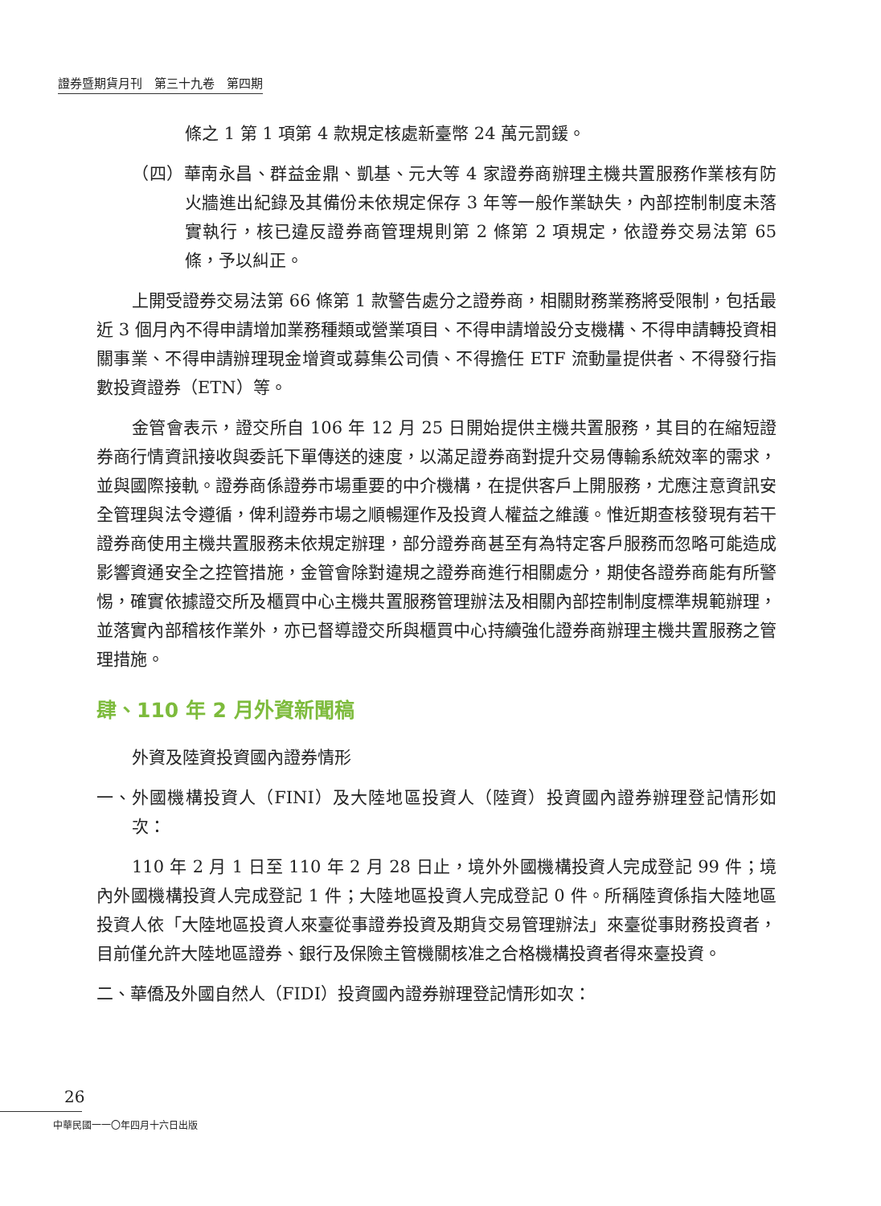證券暨期貨月刊　第三十九卷　第四期
條之 1 第 1 項第 4 款規定核處新臺幣 24 萬元罰鍰。
（四）華南永昌、群益金鼎、凱基、元大等 4 家證券商辦理主機共置服務作業核有防火牆進出紀錄及其備份未依規定保存 3 年等一般作業缺失，內部控制制度未落實執行，核已違反證券商管理規則第 2 條第 2 項規定，依證券交易法第 65 條，予以糾正。
上開受證券交易法第 66 條第 1 款警告處分之證券商，相關財務業務將受限制，包括最近 3 個月內不得申請增加業務種類或營業項目、不得申請增設分支機構、不得申請轉投資相關事業、不得申請辦理現金增資或募集公司債、不得擔任 ETF 流動量提供者、不得發行指數投資證券（ETN）等。
金管會表示，證交所自 106 年 12 月 25 日開始提供主機共置服務，其目的在縮短證券商行情資訊接收與委託下單傳送的速度，以滿足證券商對提升交易傳輸系統效率的需求，並與國際接軌。證券商係證券市場重要的中介機構，在提供客戶上開服務，尤應注意資訊安全管理與法令遵循，俾利證券市場之順暢運作及投資人權益之維護。惟近期查核發現有若干證券商使用主機共置服務未依規定辦理，部分證券商甚至有為特定客戶服務而忽略可能造成影響資通安全之控管措施，金管會除對違規之證券商進行相關處分，期使各證券商能有所警惕，確實依據證交所及櫃買中心主機共置服務管理辦法及相關內部控制制度標準規範辦理，並落實內部稽核作業外，亦已督導證交所與櫃買中心持續強化證券商辦理主機共置服務之管理措施。
肆、110 年 2 月外資新聞稿
外資及陸資投資國內證券情形
一、外國機構投資人（FINI）及大陸地區投資人（陸資）投資國內證券辦理登記情形如次：
110 年 2 月 1 日至 110 年 2 月 28 日止，境外外國機構投資人完成登記 99 件；境內外國機構投資人完成登記 1 件；大陸地區投資人完成登記 0 件。所稱陸資係指大陸地區投資人依「大陸地區投資人來臺從事證券投資及期貨交易管理辦法」來臺從事財務投資者，目前僅允許大陸地區證券、銀行及保險主管機關核准之合格機構投資者得來臺投資。
二、華僑及外國自然人（FIDI）投資國內證券辦理登記情形如次：
26
中華民國一一〇年四月十六日出版